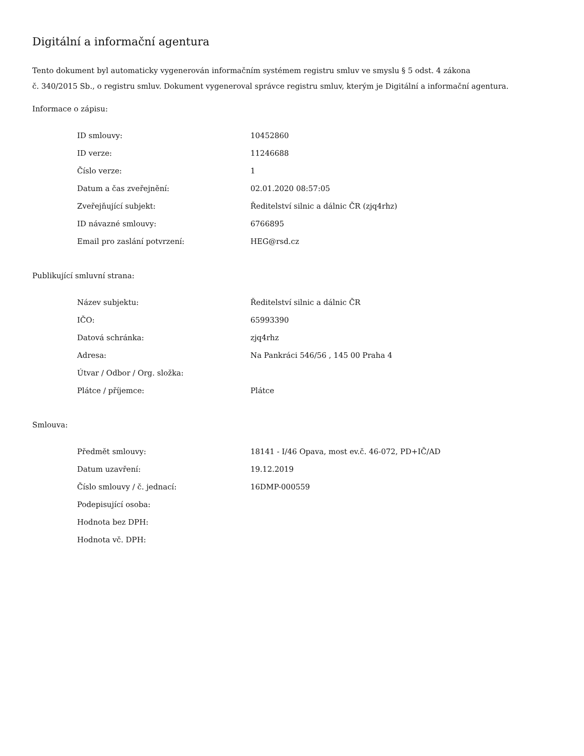Digitální a informační agentura
Tento dokument byl automaticky vygenerován informačním systémem registru smluv ve smyslu § 5 odst. 4 zákona
č. 340/2015 Sb., o registru smluv. Dokument vygeneroval správce registru smluv, kterým je Digitální a informační agentura.
Informace o zápisu:
| ID smlouvy: | 10452860 |
| ID verze: | 11246688 |
| Číslo verze: | 1 |
| Datum a čas zveřejnění: | 02.01.2020 08:57:05 |
| Zveřejňující subjekt: | Ředitelství silnic a dálnic ČR (zjq4rhz) |
| ID návazné smlouvy: | 6766895 |
| Email pro zaslání potvrzení: | HEG@rsd.cz |
Publikující smluvní strana:
| Název subjektu: | Ředitelství silnic a dálnic ČR |
| IČO: | 65993390 |
| Datová schránka: | zjq4rhz |
| Adresa: | Na Pankráci 546/56 , 145 00 Praha 4 |
| Útvar / Odbor / Org. složka: | |
| Plátce / příjemce: | Plátce |
Smlouva:
| Předmět smlouvy: | 18141 - I/46 Opava, most ev.č. 46-072, PD+IČ/AD |
| Datum uzavření: | 19.12.2019 |
| Číslo smlouvy / č. jednací: | 16DMP-000559 |
| Podepisující osoba: | |
| Hodnota bez DPH: | |
| Hodnota vč. DPH: | |